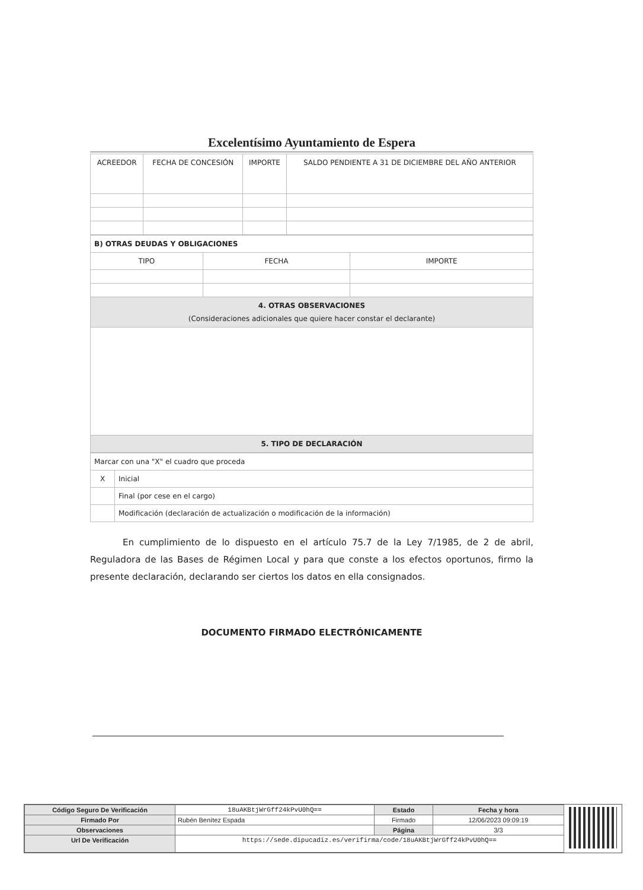Excelentísimo Ayuntamiento de Espera
| ACREEDOR | FECHA DE CONCESIÓN | IMPORTE | SALDO PENDIENTE A 31 DE DICIEMBRE DEL AÑO ANTERIOR |
| --- | --- | --- | --- |
| B) OTRAS DEUDAS Y OBLIGACIONES | | |
| TIPO | FECHA | IMPORTE |
| 4. OTRAS OBSERVACIONES (Consideraciones adicionales que quiere hacer constar el declarante) | | |
| 5. TIPO DE DECLARACIÓN | | |
| Marcar con una "X" el cuadro que proceda | |
| X | Inicial |
| | Final (por cese en el cargo) |
| | Modificación (declaración de actualización o modificación de la información) |
En cumplimiento de lo dispuesto en el artículo 75.7 de la Ley 7/1985, de 2 de abril, Reguladora de las Bases de Régimen Local y para que conste a los efectos oportunos, firmo la presente declaración, declarando ser ciertos los datos en ella consignados.
DOCUMENTO FIRMADO ELECTRÓNICAMENTE
| Código Seguro De Verificación | 18uAKBtjWrGff24kPvU0hQ== | Estado | Fecha y hora |
| Firmado Por | Rubén Benítez Espada | Firmado | 12/06/2023 09:09:19 |
| Observaciones | | Página | 3/3 |
| Url De Verificación | https://sede.dipucadiz.es/verifirma/code/18uAKBtjWrGff24kPvU0hQ== | | |